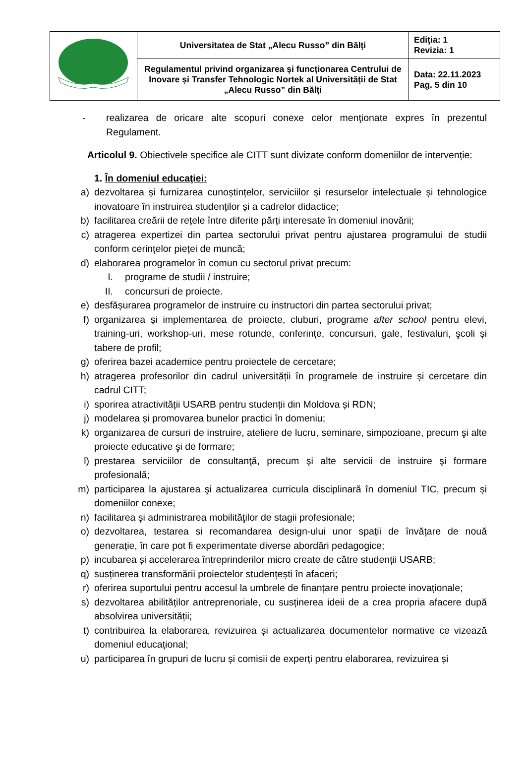| | Universitatea de Stat „Alecu Russo” din Bălţi | Ediţia: 1 Revizia: 1 |
| | Regulamentul privind organizarea și funcționarea Centrului de Inovare și Transfer Tehnologic Nortek al Universității de Stat „Alecu Russo” din Bălți | Data: 22.11.2023 Pag. 5 din 10 |
- realizarea de oricare alte scopuri conexe celor menţionate expres în prezentul Regulament.
Articolul 9. Obiectivele specifice ale CITT sunt divizate conform domeniilor de intervenție:
1. În domeniul educaţiei:
a) dezvoltarea și furnizarea cunoștințelor, serviciilor și resurselor intelectuale și tehnologice inovatoare în instruirea studenților și a cadrelor didactice;
b) facilitarea creării de rețele între diferite părți interesate în domeniul inovării;
c) atragerea expertizei din partea sectorului privat pentru ajustarea programului de studii conform cerințelor pieței de muncă;
d) elaborarea programelor în comun cu sectorul privat precum:
I. programe de studii / instruire;
II. concursuri de proiecte.
e) desfășurarea programelor de instruire cu instructori din partea sectorului privat;
f) organizarea și implementarea de proiecte, cluburi, programe after school pentru elevi, training-uri, workshop-uri, mese rotunde, conferințe, concursuri, gale, festivaluri, şcoli și tabere de profil;
g) oferirea bazei academice pentru proiectele de cercetare;
h) atragerea profesorilor din cadrul universității în programele de instruire și cercetare din cadrul CITT;
i) sporirea atractivității USARB pentru studenții din Moldova și RDN;
j) modelarea și promovarea bunelor practici în domeniu;
k) organizarea de cursuri de instruire, ateliere de lucru, seminare, simpozioane, precum şi alte proiecte educative şi de formare;
l) prestarea serviciilor de consultanţă, precum şi alte servicii de instruire şi formare profesională;
m) participarea la ajustarea şi actualizarea curricula disciplinară în domeniul TIC, precum și domeniilor conexe;
n) facilitarea şi administrarea mobilităţilor de stagii profesionale;
o) dezvoltarea, testarea si recomandarea design-ului unor spații de învățare de nouă generație, în care pot fi experimentate diverse abordări pedagogice;
p) incubarea și accelerarea întreprinderilor micro create de către studenții USARB;
q) susținerea transformării proiectelor studențești în afaceri;
r) oferirea suportului pentru accesul la umbrele de finanțare pentru proiecte inovaționale;
s) dezvoltarea abilităților antreprenoriale, cu susținerea ideii de a crea propria afacere după absolvirea universității;
t) contribuirea la elaborarea, revizuirea și actualizarea documentelor normative ce vizează domeniul educațional;
u) participarea în grupuri de lucru și comisii de experți pentru elaborarea, revizuirea și